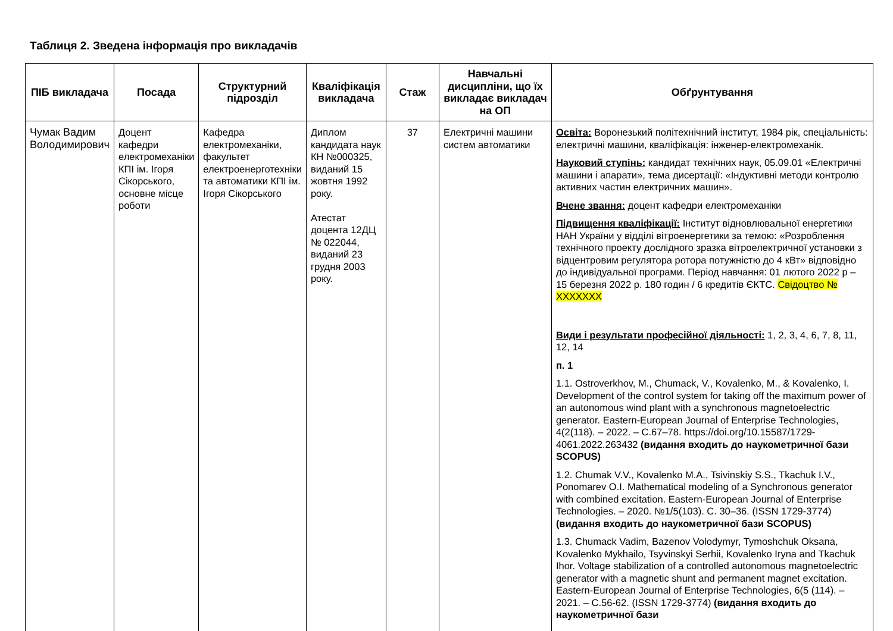Таблиця 2. Зведена інформація про викладачів
| ПІБ викладача | Посада | Структурний підрозділ | Кваліфікація викладача | Стаж | Навчальні дисципліни, що їх викладає викладач на ОП | Обґрунтування |
| --- | --- | --- | --- | --- | --- | --- |
| Чумак Вадим Володимирович | Доцент кафедри електромеханіки КПІ ім. Ігоря Сікорського, основне місце роботи | Кафедра електромеханіки, факультет електроенерготехніки та автоматики КПІ ім. Ігоря Сікорського | Диплом кандидата наук КН №000325, виданий 15 жовтня 1992 року. Атестат доцента 12ДЦ № 022044, виданий 23 грудня 2003 року. | 37 | Електричні машини систем автоматики | Освіта: Воронезький політехнічний інститут, 1984 рік, спеціальність: електричні машини, кваліфікація: інженер-електромеханік. Науковий ступінь: кандидат технічних наук, 05.09.01 «Електричні машини і апарати», тема дисертації: «Індуктивні методи контролю активних частин електричних машин». Вчене звання: доцент кафедри електромеханіки Підвищення кваліфікації: Інститут відновлювальної енергетики НАН України у відділі вітроенергетики за темою: «Розроблення технічного проекту дослідного зразка вітроелектричної установки з відцентровим регулятора ротора потужністю до 4 кВт» відповідно до індивідуальної програми. Період навчання: 01 лютого 2022 р – 15 березня 2022 р. 180 годин / 6 кредитів ЄКТС. Свідоцтво № XXXXXXX Види і результати професійної діяльності: 1, 2, 3, 4, 6, 7, 8, 11, 12, 14 п. 1 1.1. Ostroverkhov, M., Chumack, V., Kovalenko, M., & Kovalenko, I. Development of the control system for taking off the maximum power of an autonomous wind plant with a synchronous magnetoelectric generator. Eastern-European Journal of Enterprise Technologies, 4(2(118). – 2022. – С.67–78. https://doi.org/10.15587/1729-4061.2022.263432 (видання входить до наукометричної бази SCOPUS) 1.2. Chumak V.V., Kovalenko M.A., Tsivinskiy S.S., Tkachuk I.V., Ponomarev O.I. Mathematical modeling of a Synchronous generator with combined excitation. Eastern-European Journal of Enterprise Technologies. – 2020. №1/5(103). С. 30–36. (ISSN 1729-3774) (видання входить до наукометричної бази SCOPUS) 1.3. Chumack Vadim, Bazenov Volodymyr, Tymoshchuk Oksana, Kovalenko Mykhailo, Tsyvinskyi Serhii, Kovalenko Iryna and Tkachuk Ihor. Voltage stabilization of a controlled autonomous magnetoelectric generator with a magnetic shunt and permanent magnet excitation. Eastern-European Journal of Enterprise Technologies, 6(5 (114). – 2021. – С.56-62. (ISSN 1729-3774) (видання входить до наукометричної бази |